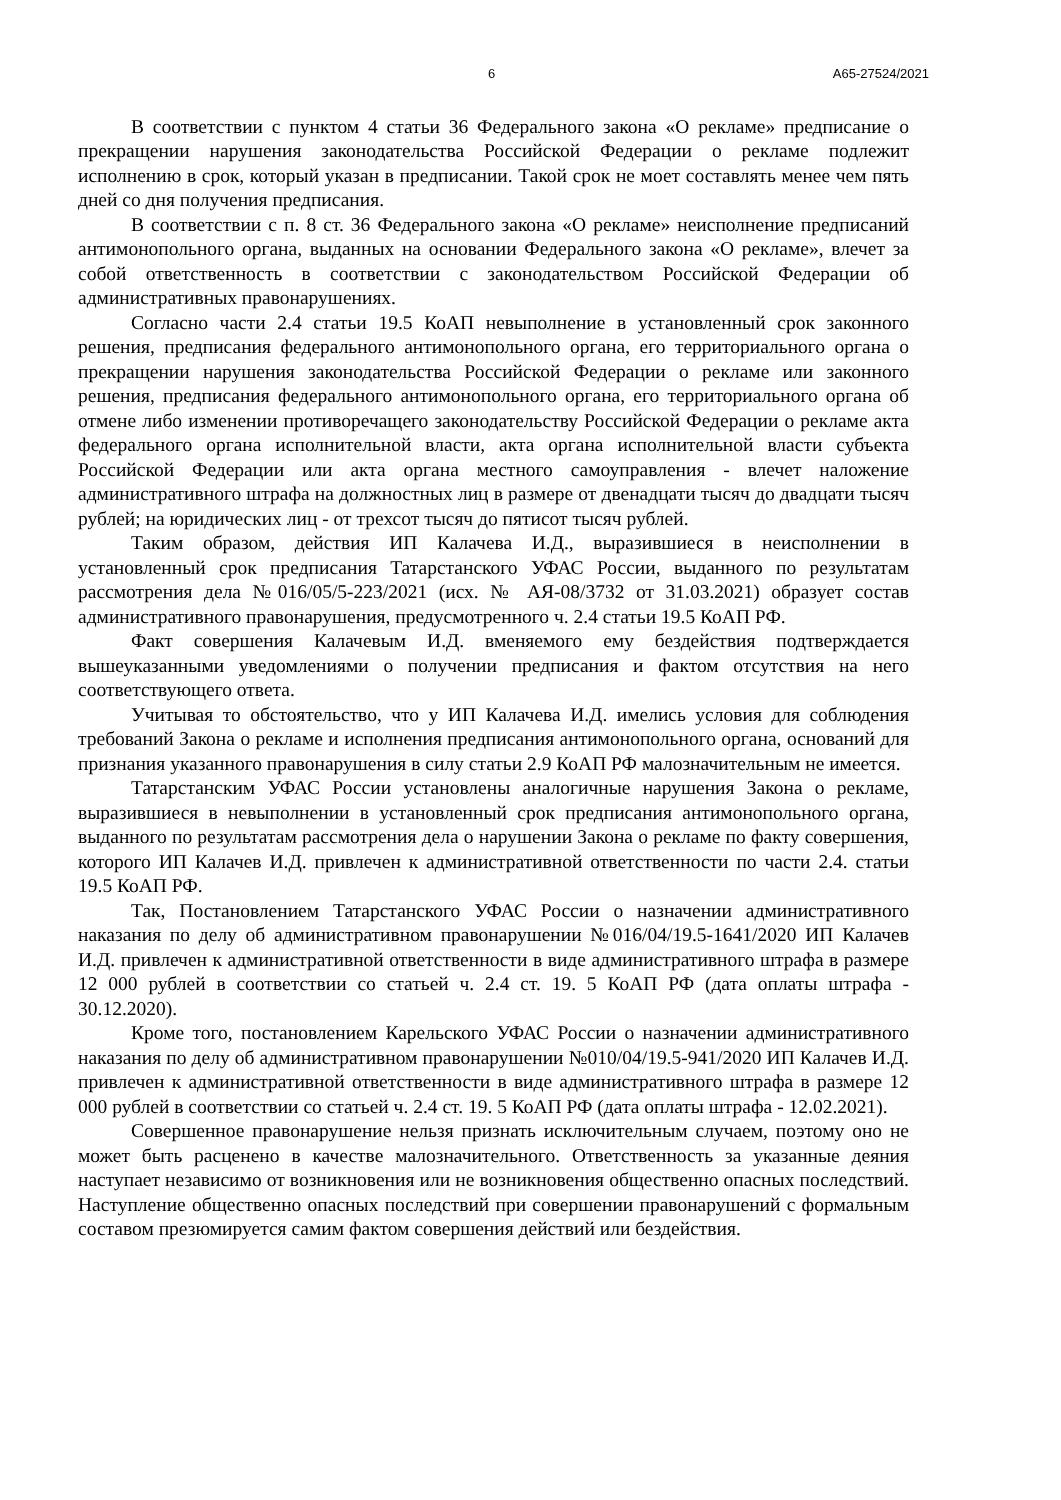6 А65-27524/2021
В соответствии с пунктом 4 статьи 36 Федерального закона «О рекламе» предписание о прекращении нарушения законодательства Российской Федерации о рекламе подлежит исполнению в срок, который указан в предписании. Такой срок не моет составлять менее чем пять дней со дня получения предписания.
В соответствии с п. 8 ст. 36 Федерального закона «О рекламе» неисполнение предписаний антимонопольного органа, выданных на основании Федерального закона «О рекламе», влечет за собой ответственность в соответствии с законодательством Российской Федерации об административных правонарушениях.
Согласно части 2.4 статьи 19.5 КоАП невыполнение в установленный срок законного решения, предписания федерального антимонопольного органа, его территориального органа о прекращении нарушения законодательства Российской Федерации о рекламе или законного решения, предписания федерального антимонопольного органа, его территориального органа об отмене либо изменении противоречащего законодательству Российской Федерации о рекламе акта федерального органа исполнительной власти, акта органа исполнительной власти субъекта Российской Федерации или акта органа местного самоуправления - влечет наложение административного штрафа на должностных лиц в размере от двенадцати тысяч до двадцати тысяч рублей; на юридических лиц - от трехсот тысяч до пятисот тысяч рублей.
Таким образом, действия ИП Калачева И.Д., выразившиеся в неисполнении в установленный срок предписания Татарстанского УФАС России, выданного по результатам рассмотрения дела №016/05/5-223/2021 (исх. № АЯ-08/3732 от 31.03.2021) образует состав административного правонарушения, предусмотренного ч. 2.4 статьи 19.5 КоАП РФ.
Факт совершения Калачевым И.Д. вменяемого ему бездействия подтверждается вышеуказанными уведомлениями о получении предписания и фактом отсутствия на него соответствующего ответа.
Учитывая то обстоятельство, что у ИП Калачева И.Д. имелись условия для соблюдения требований Закона о рекламе и исполнения предписания антимонопольного органа, оснований для признания указанного правонарушения в силу статьи 2.9 КоАП РФ малозначительным не имеется.
Татарстанским УФАС России установлены аналогичные нарушения Закона о рекламе, выразившиеся в невыполнении в установленный срок предписания антимонопольного органа, выданного по результатам рассмотрения дела о нарушении Закона о рекламе по факту совершения, которого ИП Калачев И.Д. привлечен к административной ответственности по части 2.4. статьи 19.5 КоАП РФ.
Так, Постановлением Татарстанского УФАС России о назначении административного наказания по делу об административном правонарушении №016/04/19.5-1641/2020 ИП Калачев И.Д. привлечен к административной ответственности в виде административного штрафа в размере 12 000 рублей в соответствии со статьей ч. 2.4 ст. 19. 5 КоАП РФ (дата оплаты штрафа - 30.12.2020).
Кроме того, постановлением Карельского УФАС России о назначении административного наказания по делу об административном правонарушении №010/04/19.5-941/2020 ИП Калачев И.Д. привлечен к административной ответственности в виде административного штрафа в размере 12 000 рублей в соответствии со статьей ч. 2.4 ст. 19. 5 КоАП РФ (дата оплаты штрафа - 12.02.2021).
Совершенное правонарушение нельзя признать исключительным случаем, поэтому оно не может быть расценено в качестве малозначительного. Ответственность за указанные деяния наступает независимо от возникновения или не возникновения общественно опасных последствий. Наступление общественно опасных последствий при совершении правонарушений с формальным составом презюмируется самим фактом совершения действий или бездействия.